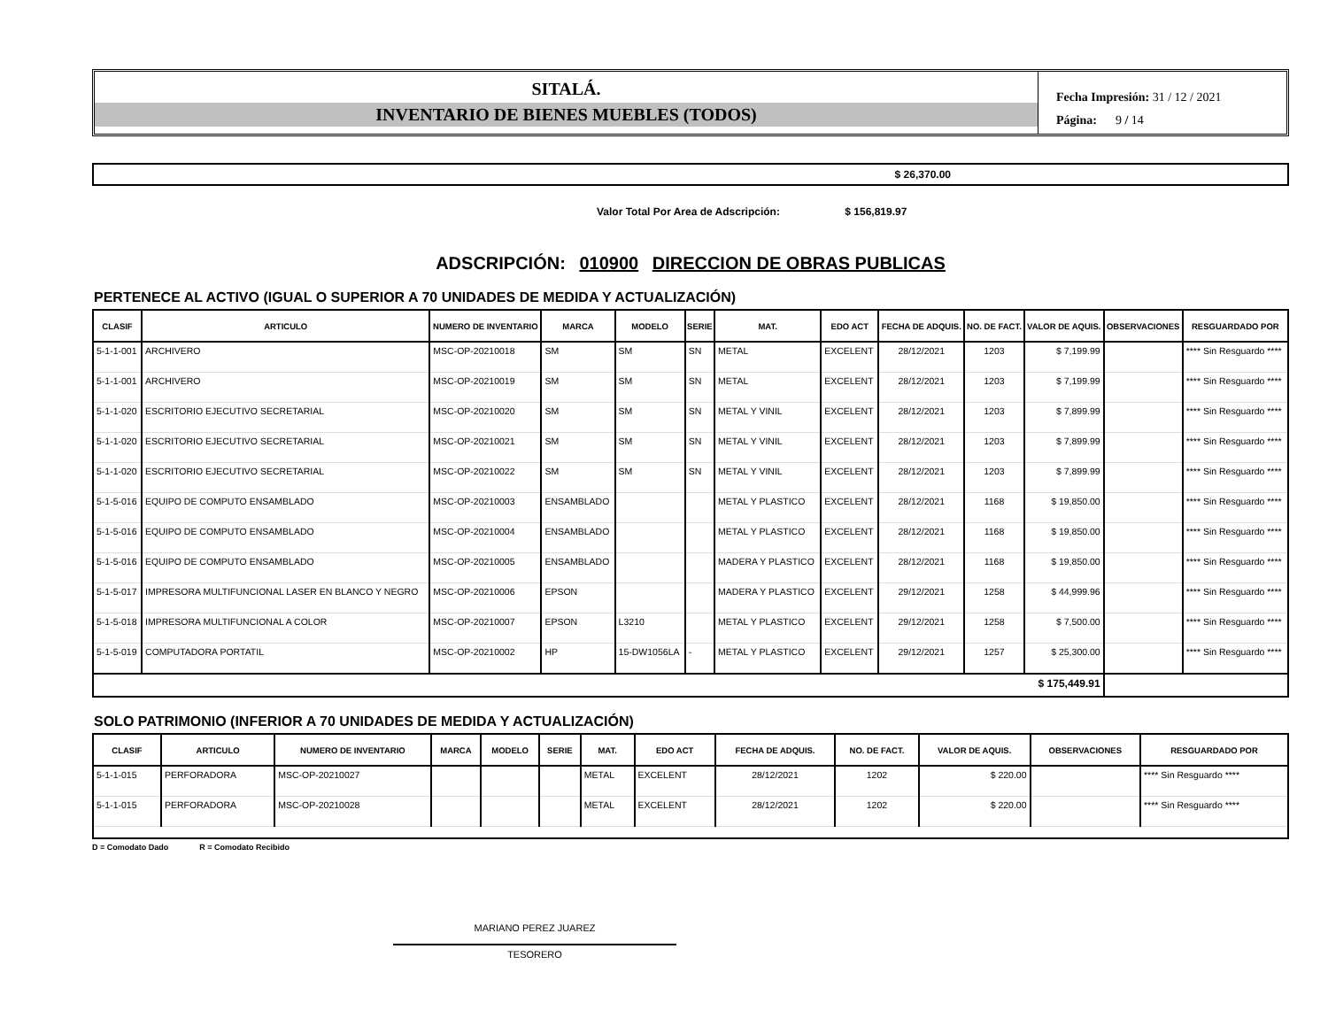SITALÁ.
INVENTARIO DE BIENES MUEBLES (TODOS)
Fecha Impresión: 31 / 12 / 2021
Página: 9 / 14
$ 26,370.00
Valor Total Por Area de Adscripción: $ 156,819.97
ADSCRIPCIÓN: 010900 DIRECCION DE OBRAS PUBLICAS
PERTENECE AL ACTIVO (IGUAL O SUPERIOR A 70 UNIDADES DE MEDIDA Y ACTUALIZACIÓN)
| CLASIF | ARTICULO | NUMERO DE INVENTARIO | MARCA | MODELO | SERIE | MAT. | EDO ACT | FECHA DE ADQUIS. | NO. DE FACT. | VALOR DE AQUIS. | OBSERVACIONES | RESGUARDADO POR |
| --- | --- | --- | --- | --- | --- | --- | --- | --- | --- | --- | --- | --- |
| 5-1-1-001 | ARCHIVERO | MSC-OP-20210018 | SM | SM | SN | METAL | EXCELENT | 28/12/2021 | 1203 | $ 7,199.99 | | **** Sin Resguardo **** |
| 5-1-1-001 | ARCHIVERO | MSC-OP-20210019 | SM | SM | SN | METAL | EXCELENT | 28/12/2021 | 1203 | $ 7,199.99 | | **** Sin Resguardo **** |
| 5-1-1-020 | ESCRITORIO EJECUTIVO SECRETARIAL | MSC-OP-20210020 | SM | SM | SN | METAL Y VINIL | EXCELENT | 28/12/2021 | 1203 | $ 7,899.99 | | **** Sin Resguardo **** |
| 5-1-1-020 | ESCRITORIO EJECUTIVO SECRETARIAL | MSC-OP-20210021 | SM | SM | SN | METAL Y VINIL | EXCELENT | 28/12/2021 | 1203 | $ 7,899.99 | | **** Sin Resguardo **** |
| 5-1-1-020 | ESCRITORIO EJECUTIVO SECRETARIAL | MSC-OP-20210022 | SM | SM | SN | METAL Y VINIL | EXCELENT | 28/12/2021 | 1203 | $ 7,899.99 | | **** Sin Resguardo **** |
| 5-1-5-016 | EQUIPO DE COMPUTO ENSAMBLADO | MSC-OP-20210003 | ENSAMBLADO | | | METAL Y PLASTICO | EXCELENT | 28/12/2021 | 1168 | $ 19,850.00 | | **** Sin Resguardo **** |
| 5-1-5-016 | EQUIPO DE COMPUTO ENSAMBLADO | MSC-OP-20210004 | ENSAMBLADO | | | METAL Y PLASTICO | EXCELENT | 28/12/2021 | 1168 | $ 19,850.00 | | **** Sin Resguardo **** |
| 5-1-5-016 | EQUIPO DE COMPUTO ENSAMBLADO | MSC-OP-20210005 | ENSAMBLADO | | | MADERA Y PLASTICO | EXCELENT | 28/12/2021 | 1168 | $ 19,850.00 | | **** Sin Resguardo **** |
| 5-1-5-017 | IMPRESORA MULTIFUNCIONAL LASER EN BLANCO Y NEGRO | MSC-OP-20210006 | EPSON | | | MADERA Y PLASTICO | EXCELENT | 29/12/2021 | 1258 | $ 44,999.96 | | **** Sin Resguardo **** |
| 5-1-5-018 | IMPRESORA MULTIFUNCIONAL A COLOR | MSC-OP-20210007 | EPSON | L3210 | | METAL Y PLASTICO | EXCELENT | 29/12/2021 | 1258 | $ 7,500.00 | | **** Sin Resguardo **** |
| 5-1-5-019 | COMPUTADORA PORTATIL | MSC-OP-20210002 | HP | 15-DW1056LA | - | METAL Y PLASTICO | EXCELENT | 29/12/2021 | 1257 | $ 25,300.00 | | **** Sin Resguardo **** |
| $ 175,449.91 | | | | | | | | | | | | |
SOLO PATRIMONIO (INFERIOR A 70 UNIDADES DE MEDIDA Y ACTUALIZACIÓN)
| CLASIF | ARTICULO | NUMERO DE INVENTARIO | MARCA | MODELO | SERIE | MAT. | EDO ACT | FECHA DE ADQUIS. | NO. DE FACT. | VALOR DE AQUIS. | OBSERVACIONES | RESGUARDADO POR |
| --- | --- | --- | --- | --- | --- | --- | --- | --- | --- | --- | --- | --- |
| 5-1-1-015 | PERFORADORA | MSC-OP-20210027 | | | | METAL | EXCELENT | 28/12/2021 | 1202 | $ 220.00 | | **** Sin Resguardo **** |
| 5-1-1-015 | PERFORADORA | MSC-OP-20210028 | | | | METAL | EXCELENT | 28/12/2021 | 1202 | $ 220.00 | | **** Sin Resguardo **** |
D = Comodato Dado R = Comodato Recibido
MARIANO PEREZ JUAREZ
TESORERO